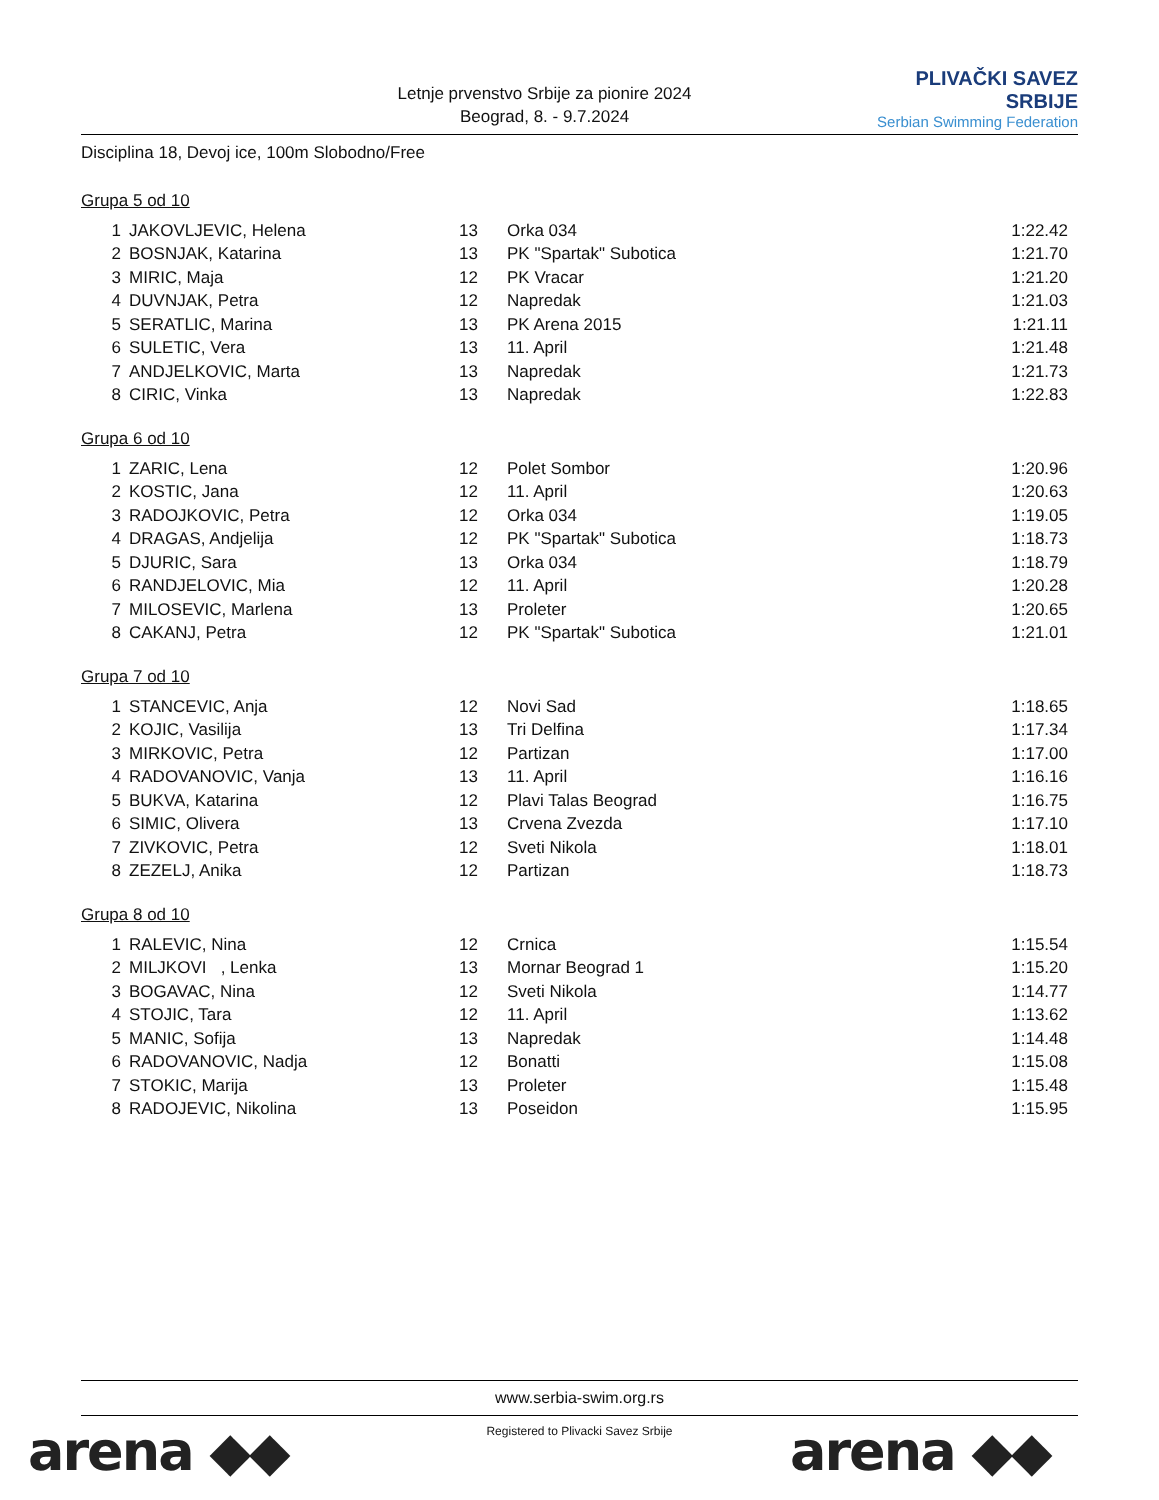Letnje prvenstvo Srbije za pionire 2024
Beograd, 8. - 9.7.2024
PLIVAČKI SAVEZ SRBIJE
Serbian Swimming Federation
Disciplina 18, Devoj ice, 100m Slobodno/Free
Grupa 5 od 10
| 1 | JAKOVLJEVIC, Helena | 13 | Orka 034 | 1:22.42 |
| 2 | BOSNJAK, Katarina | 13 | PK "Spartak" Subotica | 1:21.70 |
| 3 | MIRIC, Maja | 12 | PK Vracar | 1:21.20 |
| 4 | DUVNJAK, Petra | 12 | Napredak | 1:21.03 |
| 5 | SERATLIC, Marina | 13 | PK Arena 2015 | 1:21.11 |
| 6 | SULETIC, Vera | 13 | 11. April | 1:21.48 |
| 7 | ANDJELKOVIC, Marta | 13 | Napredak | 1:21.73 |
| 8 | CIRIC, Vinka | 13 | Napredak | 1:22.83 |
Grupa 6 od 10
| 1 | ZARIC, Lena | 12 | Polet Sombor | 1:20.96 |
| 2 | KOSTIC, Jana | 12 | 11. April | 1:20.63 |
| 3 | RADOJKOVIC, Petra | 12 | Orka 034 | 1:19.05 |
| 4 | DRAGAS, Andjelija | 12 | PK "Spartak" Subotica | 1:18.73 |
| 5 | DJURIC, Sara | 13 | Orka 034 | 1:18.79 |
| 6 | RANDJELOVIC, Mia | 12 | 11. April | 1:20.28 |
| 7 | MILOSEVIC, Marlena | 13 | Proleter | 1:20.65 |
| 8 | CAKANJ, Petra | 12 | PK "Spartak" Subotica | 1:21.01 |
Grupa 7 od 10
| 1 | STANCEVIC, Anja | 12 | Novi Sad | 1:18.65 |
| 2 | KOJIC, Vasilija | 13 | Tri Delfina | 1:17.34 |
| 3 | MIRKOVIC, Petra | 12 | Partizan | 1:17.00 |
| 4 | RADOVANOVIC, Vanja | 13 | 11. April | 1:16.16 |
| 5 | BUKVA, Katarina | 12 | Plavi Talas Beograd | 1:16.75 |
| 6 | SIMIC, Olivera | 13 | Crvena Zvezda | 1:17.10 |
| 7 | ZIVKOVIC, Petra | 12 | Sveti Nikola | 1:18.01 |
| 8 | ZEZELJ, Anika | 12 | Partizan | 1:18.73 |
Grupa 8 od 10
| 1 | RALEVIC, Nina | 12 | Crnica | 1:15.54 |
| 2 | MILJKOVI , Lenka | 13 | Mornar Beograd 1 | 1:15.20 |
| 3 | BOGAVAC, Nina | 12 | Sveti Nikola | 1:14.77 |
| 4 | STOJIC, Tara | 12 | 11. April | 1:13.62 |
| 5 | MANIC, Sofija | 13 | Napredak | 1:14.48 |
| 6 | RADOVANOVIC, Nadja | 12 | Bonatti | 1:15.08 |
| 7 | STOKIC, Marija | 13 | Proleter | 1:15.48 |
| 8 | RADOJEVIC, Nikolina | 13 | Poseidon | 1:15.95 |
www.serbia-swim.org.rs
Registered to Plivacki Savez Srbije
arena ◆◆ arena ◆◆